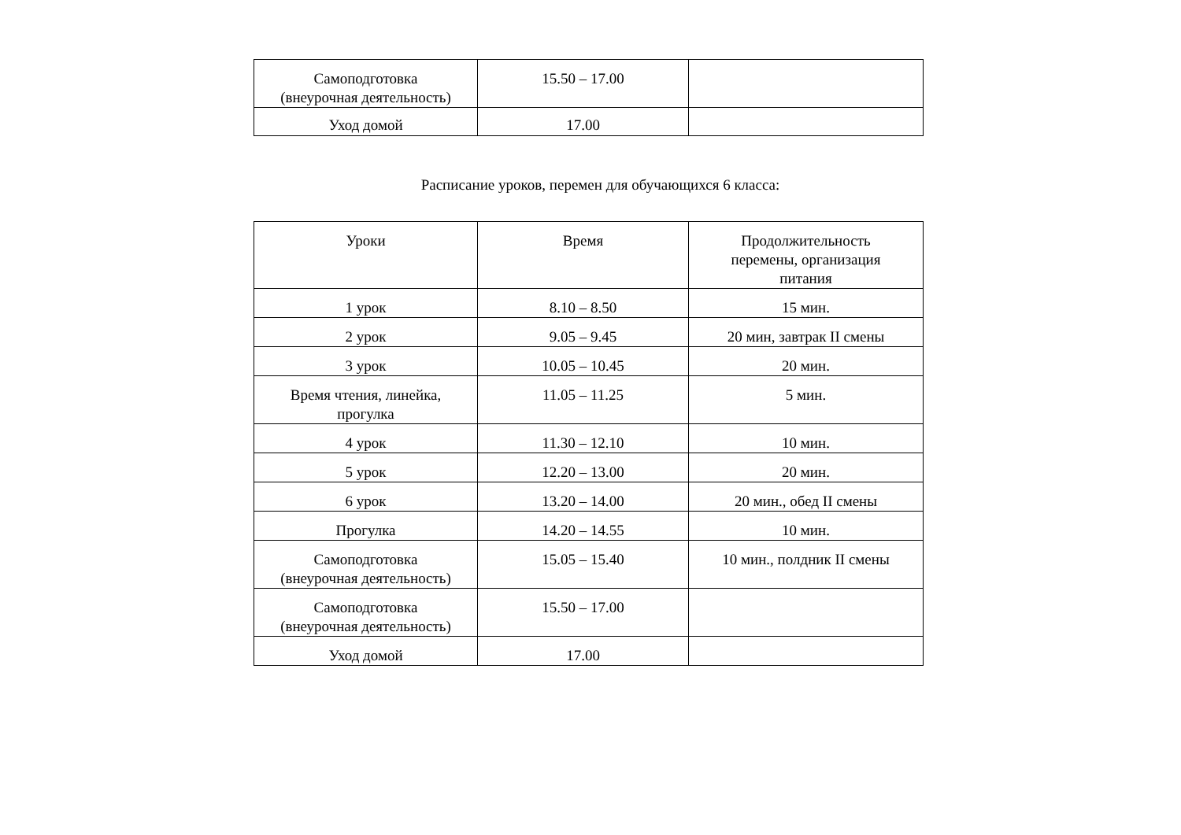| Самоподготовка (внеурочная деятельность) | 15.50 – 17.00 | |
| Уход домой | 17.00 | |
Расписание уроков, перемен для обучающихся 6 класса:
| Уроки | Время | Продолжительность перемены, организация питания |
| --- | --- | --- |
| 1 урок | 8.10 – 8.50 | 15 мин. |
| 2 урок | 9.05 – 9.45 | 20 мин, завтрак II смены |
| 3 урок | 10.05 – 10.45 | 20 мин. |
| Время чтения, линейка, прогулка | 11.05 – 11.25 | 5 мин. |
| 4 урок | 11.30 – 12.10 | 10 мин. |
| 5 урок | 12.20 – 13.00 | 20 мин. |
| 6 урок | 13.20 – 14.00 | 20 мин., обед II смены |
| Прогулка | 14.20 – 14.55 | 10 мин. |
| Самоподготовка (внеурочная деятельность) | 15.05 – 15.40 | 10 мин., полдник II смены |
| Самоподготовка (внеурочная деятельность) | 15.50 – 17.00 | |
| Уход домой | 17.00 | |